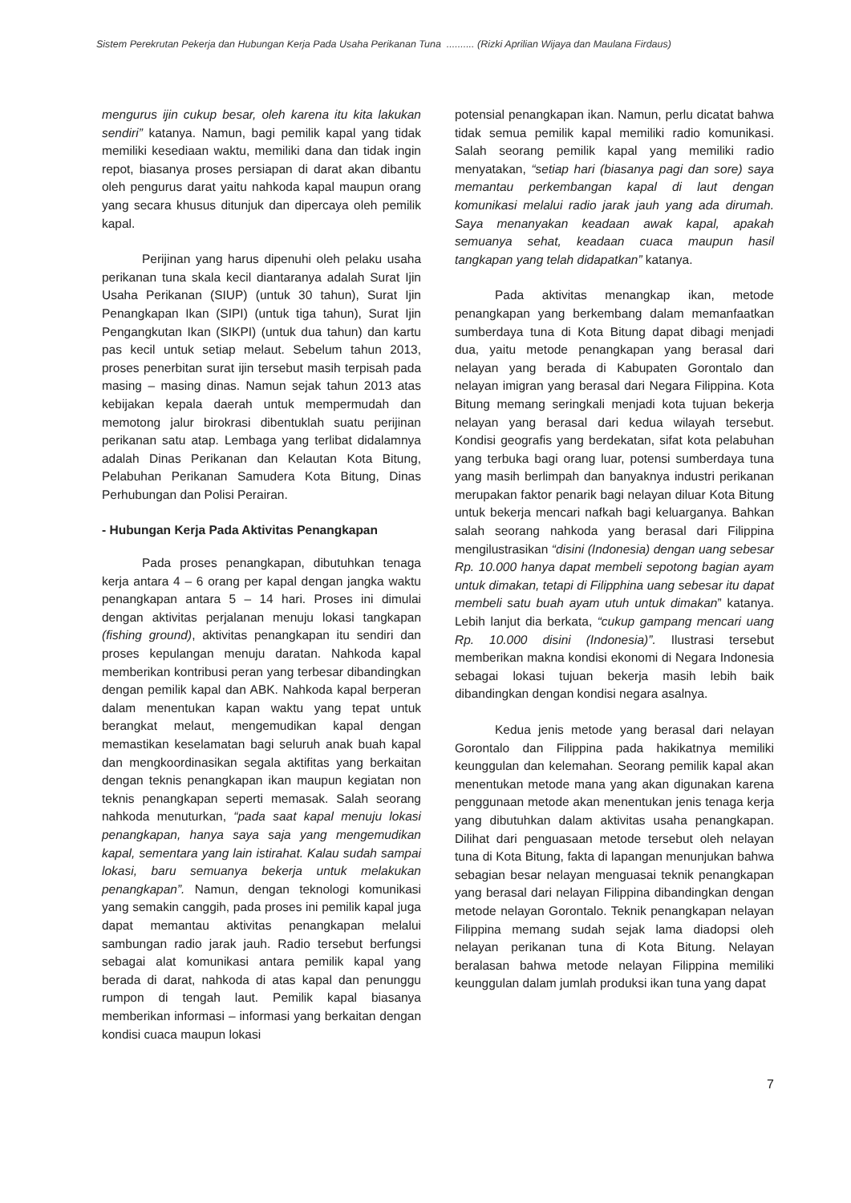Sistem Perekrutan Pekerja dan Hubungan Kerja Pada Usaha Perikanan Tuna .......... (Rizki Aprilian Wijaya dan Maulana Firdaus)
mengurus ijin cukup besar, oleh karena itu kita lakukan sendiri” katanya. Namun, bagi pemilik kapal yang tidak memiliki kesediaan waktu, memiliki dana dan tidak ingin repot, biasanya proses persiapan di darat akan dibantu oleh pengurus darat yaitu nahkoda kapal maupun orang yang secara khusus ditunjuk dan dipercaya oleh pemilik kapal.
Perijinan yang harus dipenuhi oleh pelaku usaha perikanan tuna skala kecil diantaranya adalah Surat Ijin Usaha Perikanan (SIUP) (untuk 30 tahun), Surat Ijin Penangkapan Ikan (SIPI) (untuk tiga tahun), Surat Ijin Pengangkutan Ikan (SIKPI) (untuk dua tahun) dan kartu pas kecil untuk setiap melaut. Sebelum tahun 2013, proses penerbitan surat ijin tersebut masih terpisah pada masing – masing dinas. Namun sejak tahun 2013 atas kebijakan kepala daerah untuk mempermudah dan memotong jalur birokrasi dibentuklah suatu perijinan perikanan satu atap. Lembaga yang terlibat didalamnya adalah Dinas Perikanan dan Kelautan Kota Bitung, Pelabuhan Perikanan Samudera Kota Bitung, Dinas Perhubungan dan Polisi Perairan.
- Hubungan Kerja Pada Aktivitas Penangkapan
Pada proses penangkapan, dibutuhkan tenaga kerja antara 4 – 6 orang per kapal dengan jangka waktu penangkapan antara 5 – 14 hari. Proses ini dimulai dengan aktivitas perjalanan menuju lokasi tangkapan (fishing ground), aktivitas penangkapan itu sendiri dan proses kepulangan menuju daratan. Nahkoda kapal memberikan kontribusi peran yang terbesar dibandingkan dengan pemilik kapal dan ABK. Nahkoda kapal berperan dalam menentukan kapan waktu yang tepat untuk berangkat melaut, mengemudikan kapal dengan memastikan keselamatan bagi seluruh anak buah kapal dan mengkoordinasikan segala aktifitas yang berkaitan dengan teknis penangkapan ikan maupun kegiatan non teknis penangkapan seperti memasak. Salah seorang nahkoda menuturkan, “pada saat kapal menuju lokasi penangkapan, hanya saya saja yang mengemudikan kapal, sementara yang lain istirahat. Kalau sudah sampai lokasi, baru semuanya bekerja untuk melakukan penangkapan”. Namun, dengan teknologi komunikasi yang semakin canggih, pada proses ini pemilik kapal juga dapat memantau aktivitas penangkapan melalui sambungan radio jarak jauh. Radio tersebut berfungsi sebagai alat komunikasi antara pemilik kapal yang berada di darat, nahkoda di atas kapal dan penunggu rumpon di tengah laut. Pemilik kapal biasanya memberikan informasi – informasi yang berkaitan dengan kondisi cuaca maupun lokasi
potensial penangkapan ikan. Namun, perlu dicatat bahwa tidak semua pemilik kapal memiliki radio komunikasi. Salah seorang pemilik kapal yang memiliki radio menyatakan, “setiap hari (biasanya pagi dan sore) saya memantau perkembangan kapal di laut dengan komunikasi melalui radio jarak jauh yang ada dirumah. Saya menanyakan keadaan awak kapal, apakah semuanya sehat, keadaan cuaca maupun hasil tangkapan yang telah didapatkan” katanya.
Pada aktivitas menangkap ikan, metode penangkapan yang berkembang dalam memanfaatkan sumberdaya tuna di Kota Bitung dapat dibagi menjadi dua, yaitu metode penangkapan yang berasal dari nelayan yang berada di Kabupaten Gorontalo dan nelayan imigran yang berasal dari Negara Filippina. Kota Bitung memang seringkali menjadi kota tujuan bekerja nelayan yang berasal dari kedua wilayah tersebut. Kondisi geografis yang berdekatan, sifat kota pelabuhan yang terbuka bagi orang luar, potensi sumberdaya tuna yang masih berlimpah dan banyaknya industri perikanan merupakan faktor penarik bagi nelayan diluar Kota Bitung untuk bekerja mencari nafkah bagi keluarganya. Bahkan salah seorang nahkoda yang berasal dari Filippina mengilustrasikan “disini (Indonesia) dengan uang sebesar Rp. 10.000 hanya dapat membeli sepotong bagian ayam untuk dimakan, tetapi di Filipphina uang sebesar itu dapat membeli satu buah ayam utuh untuk dimakan” katanya. Lebih lanjut dia berkata, “cukup gampang mencari uang Rp. 10.000 disini (Indonesia)”. Ilustrasi tersebut memberikan makna kondisi ekonomi di Negara Indonesia sebagai lokasi tujuan bekerja masih lebih baik dibandingkan dengan kondisi negara asalnya.
Kedua jenis metode yang berasal dari nelayan Gorontalo dan Filippina pada hakikatnya memiliki keunggulan dan kelemahan. Seorang pemilik kapal akan menentukan metode mana yang akan digunakan karena penggunaan metode akan menentukan jenis tenaga kerja yang dibutuhkan dalam aktivitas usaha penangkapan. Dilihat dari penguasaan metode tersebut oleh nelayan tuna di Kota Bitung, fakta di lapangan menunjukan bahwa sebagian besar nelayan menguasai teknik penangkapan yang berasal dari nelayan Filippina dibandingkan dengan metode nelayan Gorontalo. Teknik penangkapan nelayan Filippina memang sudah sejak lama diadopsi oleh nelayan perikanan tuna di Kota Bitung. Nelayan beralasan bahwa metode nelayan Filippina memiliki keunggulan dalam jumlah produksi ikan tuna yang dapat
7